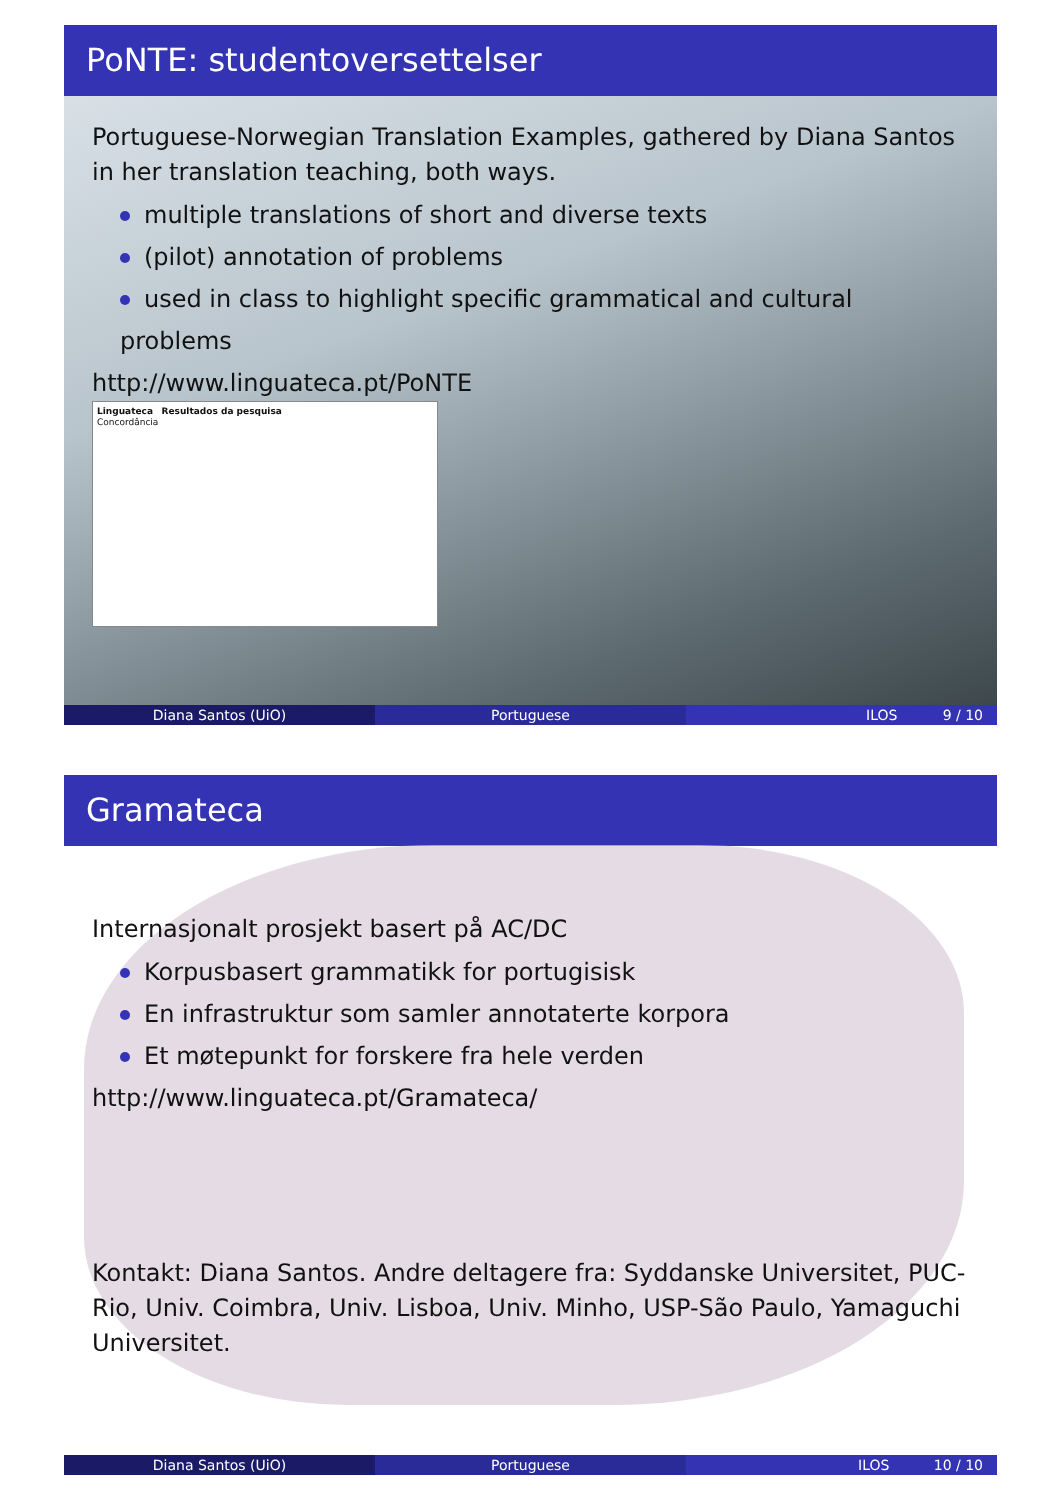PoNTE: studentoversettelser
Portuguese-Norwegian Translation Examples, gathered by Diana Santos in her translation teaching, both ways.
multiple translations of short and diverse texts
(pilot) annotation of problems
used in class to highlight specific grammatical and cultural problems
http://www.linguateca.pt/PoNTE
Linguateca Resultados da pesquisa
Concordância
Diana Santos (UiO) Portuguese ILOS 9 / 10
Gramateca
Internasjonalt prosjekt basert på AC/DC
Korpusbasert grammatikk for portugisisk
En infrastruktur som samler annotaterte korpora
Et møtepunkt for forskere fra hele verden
http://www.linguateca.pt/Gramateca/
Kontakt: Diana Santos. Andre deltagere fra: Syddanske Universitet, PUC-Rio, Univ. Coimbra, Univ. Lisboa, Univ. Minho, USP-São Paulo, Yamaguchi Universitet.
Diana Santos (UiO) Portuguese ILOS 10 / 10